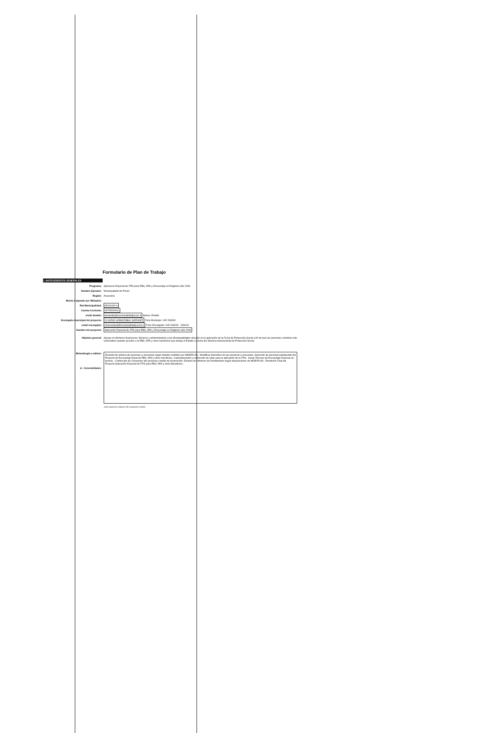Formulario de Plan de Trabajo
I. ANTECEDENTES GENERALES
Programa: Aplicacion Especial de FPS para PBS, APS y Encuestaje en Regimen año 2009
Nombre Ejecutor: Municipalidad de Pucon
Región: Araucania
Monto Asignado por Mideplan:
Rut Municipalidad: 69191600-6
Cuenta Corriente: 64705000011
email alcalde: amansilla@municipalidadpucon.cl Banco: Estado
Encargado municipal del proyecto: CLAUDIO HOMAZABAL NARVAEZ Fono Municipio: 045 293000
email encargado: chomazabal@municipalidadpucon.cl Fono Encargado: 045 293028 - 293018
Nombre del proyecto: Aplicación Especial de FPS para PBS, APS y Encuestaje en Régimen año 2009
Objetivo general: Apoyar en términos financieros, técnicos y administrativos a las Municipalidades del país en la aplicación de la Ficha de Protección Social a fin de que las personas y familias más vulnerables puedan acceder a la PBS, APS y otros beneficios que otorga el Estado a través del Sistema Intersectorial de Protección Social.
Metodología a utilizar:
A.- Generalidades:
Revisión de nómina de personas a encuestar según listados emitidos por MIDEPLAN.- Identificar domicilios de las personas a encuestar. Selección de personal participante del Proyecto de Encuestaje Especial PBS, APS y otros beneficios. Calendarización y confección de rutas para la aplicación de la FPS.- Iniciar Proceso de Encuestaje Especial en terreno.- Confección de Convenios del personal y medio de locomoción. Emisión de Informes de Rendimiento según disposiciones de MIDEPLAN.- Rendición Final del Proyecto Aplicación Especial de FPS para PBS, APS y otros Beneficios.-
1180 caracteres máximo 150 caracteres mínimo